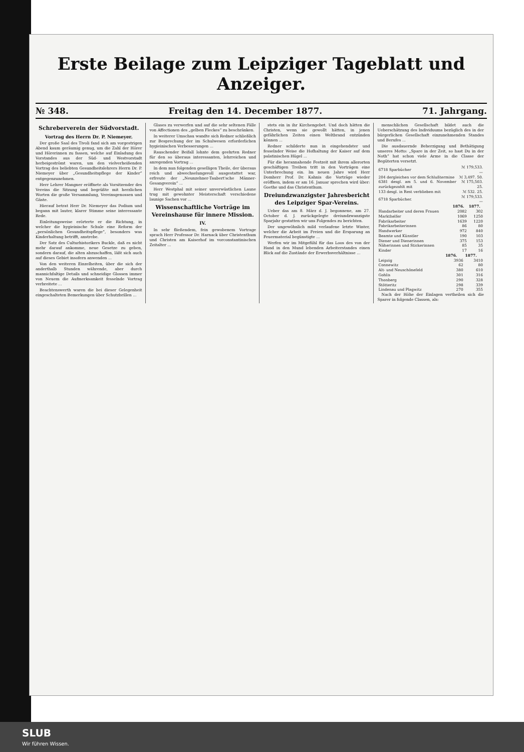Erste Beilage zum Leipziger Tageblatt und Anzeiger.
№ 348. Freitag den 14. December 1877. 71. Jahrgang.
Schreberverein der Südvorstadt.
Vortrag des Herrn Dr. P. Niemeyer.
Der große Saal des Tivoli fand sich am vorgestrigen Abend kaum geräumig genug, um die Zahl der Hörer und Hörerinnen zu fassen, welche auf Einladung des Vorstandes aus der Süd- und Westvorstadt herbeigeströmt waren, um den vielverheißenden Vortrag des beliebten Gesundheitslehrers Herrn Dr. P. Niemeyer über „Gesundheitspflege der Kinder“ entgegenzunehmen.
Herr Lehrer Mangner eröffnete als Vorsitzender des Vereins die Sitzung und begrüßte mit herzlichen Worten die große Versammlung, Vereinsgenossen und Gäste.
Hierauf betrat Herr Dr. Niemeyer das Podium und begann mit lauter, klarer Stimme seine interessante Rede.
Einleitungsweise erörterte er die Richtung, in welcher die hygieinische Schule eine Reform der „persönlichen Gesundheitspflege“, besonders was Kinderhaltung betrifft, anstrebe.
Der Satz des Culturhistorikers Buckle, daß es nicht mehr darauf ankomme, neue Gesetze zu geben, sondern darauf, die alten abzuschaffen, läßt sich auch auf dieses Gebiet insofern anwenden ...
Von den weiteren Einzelheiten, über die sich der anderthalb Stunden währende, aber durch mannichfaltige Details und schneidige Glossen immer von Neuem die Aufmerksamkeit fesselnde Vortrag verbreitete ...
Beachtenswerth waren die bei dieser Gelegenheit eingeschalteten Bemerkungen über Schutzbrillen ...
Glases zu verwerfen und auf die sehr seltenen Fälle von Affectionen des „gelben Fleckes“ zu beschränken.
In weiterer Umschau wandte sich Redner schließlich zur Besprechung der im Schulwesen erforderlichen hygieinischen Verbesserungen ...
Rauschender Beifall lohnte dem geehrten Redner für den so überaus interessanten, lehrreichen und anregenden Vortrag ...
In dem nun folgenden geselligen Theile, der überaus reich und abwechselungsvoll ausgestattet war, erfreute der „Neunzehner-Taubert'sche Männer-Gesangverein“ ...
Herr Westphal mit seiner unverwüstlichen Laune trug mit gewohnter Meisterschaft verschiedene launige Sachen vor ...
Wissenschaftliche Vorträge im Vereinshause für innere Mission.
IV.
In sehr fließendem, fein gewobenem Vortrage sprach Herr Professor Dr. Harnack über Christenthum und Christen am Kaiserhof im vorconstantinischen Zeitalter ...
stets ein in ihr Kirchengebet. Und doch hätten die Christen, wenn sie gewollt hätten, in jenen gefährlichen Zeiten einen Weltbrand entzünden können ...
Redner schilderte nun in eingehendster und fesselnder Weise die Hofhaltung der Kaiser auf dem palatinischen Hügel ...
Für die herannahende Festzeit mit ihrem allerorten geschäftigen Treiben tritt in den Vorträgen eine Unterbrechung ein. Im neuen Jahre wird Herr Domherr Prof. Dr. Kahnis die Vorträge wieder eröffnen, indem er am 16. Januar sprechen wird über: Goethe und das Christenthum.
Dreiundzwanzigster Jahresbericht des Leipziger Spar-Vereins.
Ueber das am 8. März d. J. begonnene, am 27. October d. J. zurückgelegte dreiundzwanzigste Sparjahr gestatten wir uns Folgendes zu berichten.
Der ungewöhnlich mild verlaufene letzte Winter, welcher die Arbeit im Freien und die Ersparung an Feuermaterial begünstigte ...
Werfen wir im Mitgefühl für das Loos des von der Hand in den Mund lebenden Arbeiterstandes einen Blick auf die Zustände der Erwerbsverhältnisse ...
menschlichen Gesellschaft bildet auch die Ueberschätzung des Individuums bezüglich des in der bürgerlichen Gesellschaft einzunehmenden Standes und Berufes ...
Die ausdauernde Beherzigung und Bethätigung unseres Motto: „Spare in der Zeit, so hast Du in der Noth“ hat schon viele Arme in die Classe der Begüterten versetzt.
| 6718 Sparbücher | ℳ 179,533. — |
| 204 dergleichen vor dem Schlußtermine | ℳ 3,497. 50. |
| 6381 desgl. am 5. und 6. November zurückgezahlt mit | ℳ 175,503. 25. |
| 133 desgl. in Rest verblieben mit | ℳ 532. 25. |
| 6718 Sparbücher. | ℳ 179,533. — |
| | 1876. | 1877. |
| --- | --- | --- |
| Handarbeiter und deren Frauen | 2082 | 302 |
| Markthelfer | 1069 | 1250 |
| Fabrikarbeiter | 1639 | 1220 |
| Fabrikarbeiterinnen | 86 | 80 |
| Handwerker | 972 | 840 |
| Beamte und Künstler | 190 | 103 |
| Diener und Dienerinnen | 375 | 153 |
| Näherinnen und Stickerinnen | 85 | 35 |
| Kinder | 17 | 16 |
| | 1876. | 1877. |
| --- | --- | --- |
| Leipzig | 3936 | 3410 |
| Connewitz | 62 | 80 |
| Alt- und Neuschönefeld | 380 | 610 |
| Gohlis | 301 | 316 |
| Thonberg | 290 | 328 |
| Stötteritz | 298 | 339 |
| Lindenau und Plagwitz | 270 | 355 |
Nach der Höhe der Einlagen vertheilen sich die Sparer in folgende Classen, als:
SLUB
Wir führen Wissen.